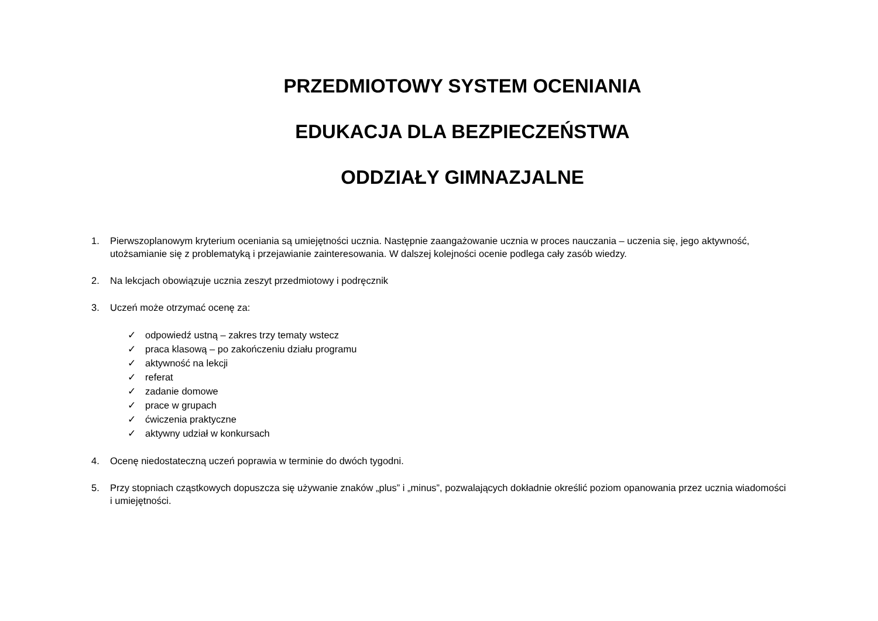PRZEDMIOTOWY SYSTEM OCENIANIA
EDUKACJA DLA BEZPIECZEŃSTWA
ODDZIAŁY GIMNAZJALNE
1. Pierwszoplanowym kryterium oceniania są umiejętności ucznia. Następnie zaangażowanie ucznia w proces nauczania – uczenia się, jego aktywność, utożsamianie się z problematyką i przejawianie zainteresowania. W dalszej kolejności ocenie podlega cały zasób wiedzy.
2. Na lekcjach obowiązuje ucznia zeszyt przedmiotowy i podręcznik
3. Uczeń może otrzymać ocenę za:
✓ odpowiedź ustną – zakres trzy tematy wstecz
✓ praca klasową – po zakończeniu działu programu
✓ aktywność na lekcji
✓ referat
✓ zadanie domowe
✓ prace w grupach
✓ ćwiczenia praktyczne
✓ aktywny udział w konkursach
4. Ocenę niedostateczną uczeń poprawia w terminie do dwóch tygodni.
5. Przy stopniach cząstkowych dopuszcza się używanie znaków „plus” i „minus”, pozwalających dokładnie określić poziom opanowania przez ucznia wiadomości
i umiejętności.